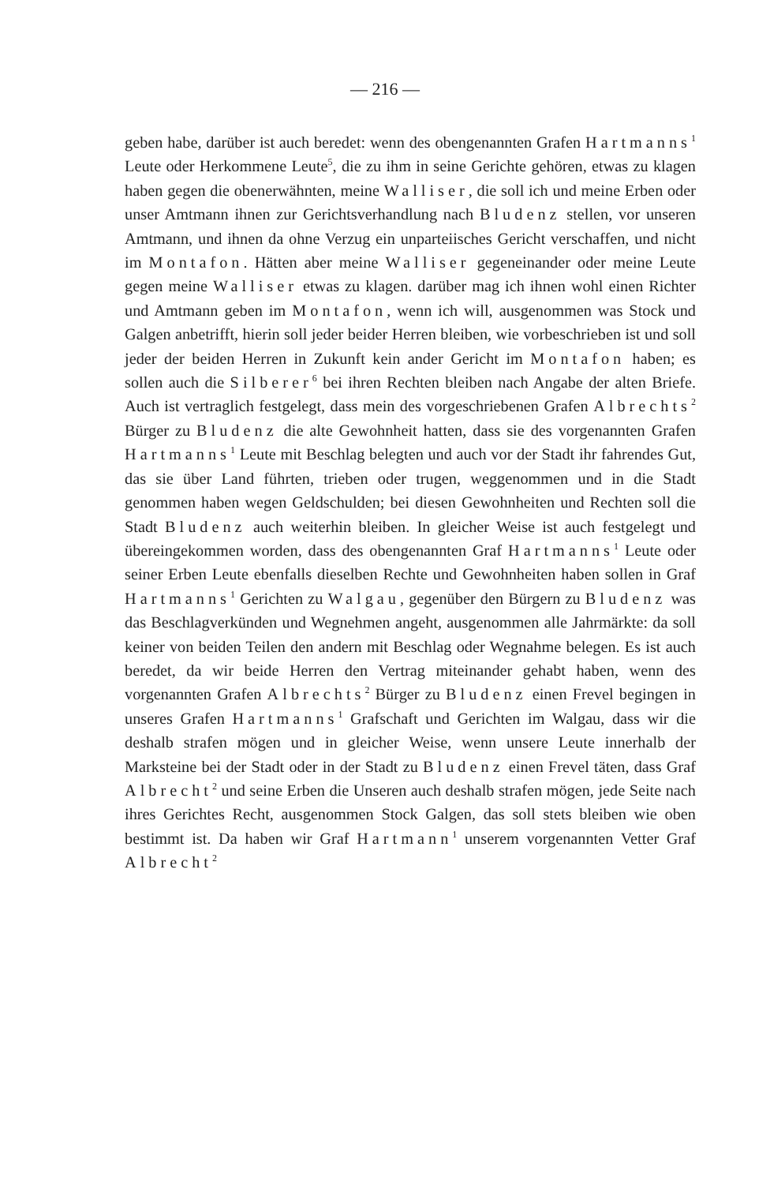— 216 —
geben habe, darüber ist auch beredet: wenn des obengenannten Grafen Hartmanns<sup>1</sup> Leute oder Herkommene Leute<sup>5</sup>, die zu ihm in seine Gerichte gehören, etwas zu klagen haben gegen die obenerwähnten, meine Walliser, die soll ich und meine Erben oder unser Amtmann ihnen zur Gerichtsverhandlung nach Bludenz stellen, vor unseren Amtmann, und ihnen da ohne Verzug ein unparteiisches Gericht verschaffen, und nicht im Montafon. Hätten aber meine Walliser gegeneinander oder meine Leute gegen meine Walliser etwas zu klagen. darüber mag ich ihnen wohl einen Richter und Amtmann geben im Montafon, wenn ich will, ausgenommen was Stock und Galgen anbetrifft, hierin soll jeder beider Herren bleiben, wie vorbeschrieben ist und soll jeder der beiden Herren in Zukunft kein ander Gericht im Montafon haben; es sollen auch die Silberer<sup>6</sup> bei ihren Rechten bleiben nach Angabe der alten Briefe. Auch ist vertraglich festgelegt, dass mein des vorgeschriebenen Grafen Albrechts<sup>2</sup> Bürger zu Bludenz die alte Gewohnheit hatten, dass sie des vorgenannten Grafen Hartmanns<sup>1</sup> Leute mit Beschlag belegten und auch vor der Stadt ihr fahrendes Gut, das sie über Land führten, trieben oder trugen, weggenommen und in die Stadt genommen haben wegen Geldschulden; bei diesen Gewohnheiten und Rechten soll die Stadt Bludenz auch weiterhin bleiben. In gleicher Weise ist auch festgelegt und übereingekommen worden, dass des obengenannten Graf Hartmanns<sup>1</sup> Leute oder seiner Erben Leute ebenfalls dieselben Rechte und Gewohnheiten haben sollen in Graf Hartmanns<sup>1</sup> Gerichten zu Walgau, gegenüber den Bürgern zu Bludenz was das Beschlagverkünden und Wegnehmen angeht, ausgenommen alle Jahrmärkte: da soll keiner von beiden Teilen den andern mit Beschlag oder Wegnahme belegen. Es ist auch beredet, da wir beide Herren den Vertrag miteinander gehabt haben, wenn des vorgenannten Grafen Albrechts<sup>2</sup> Bürger zu Bludenz einen Frevel begingen in unseres Grafen Hartmanns<sup>1</sup> Grafschaft und Gerichten im Walgau, dass wir die deshalb strafen mögen und in gleicher Weise, wenn unsere Leute innerhalb der Marksteine bei der Stadt oder in der Stadt zu Bludenz einen Frevel täten, dass Graf Albrecht<sup>2</sup> und seine Erben die Unseren auch deshalb strafen mögen, jede Seite nach ihres Gerichtes Recht, ausgenommen Stock Galgen, das soll stets bleiben wie oben bestimmt ist. Da haben wir Graf Hartmann<sup>1</sup> unserem vorgenannten Vetter Graf Albrecht<sup>2</sup>